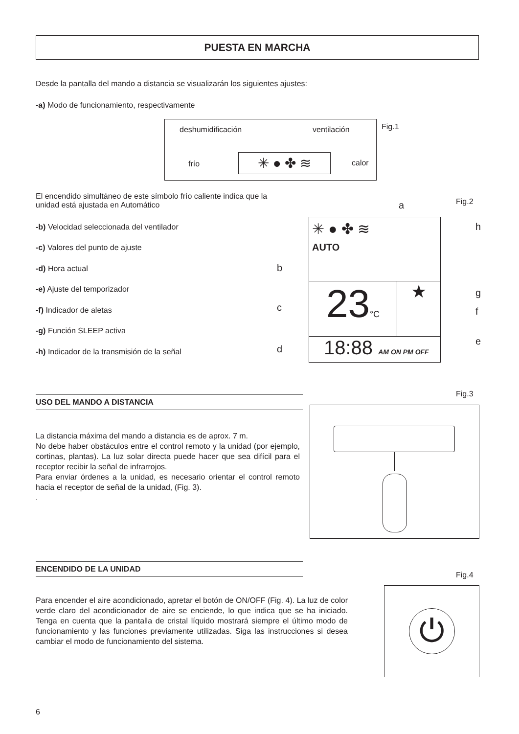PUESTA EN MARCHA
Desde la pantalla del mando a distancia se visualizarán los siguientes ajustes:
-a) Modo de funcionamiento, respectivamente
deshumidificación ventilación
frío calor
✳ ● ✤ ≋
Fig.1
El encendido simultáneo de este símbolo frío caliente indica que la unidad está ajustada en Automático
-b) Velocidad seleccionada del ventilador
-c) Valores del punto de ajuste
-d) Hora actual
-e) Ajuste del temporizador
-f) Indicador de aletas
-g) Función SLEEP activa
-h) Indicador de la transmisión de la señal
Fig.2 a
h
b
g
c f
e
d
✳ ● ✤ ≋
AUTO
23°C
★
18:88 AM ON PM OFF
USO DEL MANDO A DISTANCIA
Fig.3
La distancia máxima del mando a distancia es de aprox. 7 m.
No debe haber obstáculos entre el control remoto y la unidad (por ejemplo, cortinas, plantas). La luz solar directa puede hacer que sea difícil para el receptor recibir la señal de infrarrojos.
Para enviar órdenes a la unidad, es necesario orientar el control remoto hacia el receptor de señal de la unidad, (Fig. 3).
.
ENCENDIDO DE LA UNIDAD
Fig.4
Para encender el aire acondicionado, apretar el botón de ON/OFF (Fig. 4). La luz de color verde claro del acondicionador de aire se enciende, lo que indica que se ha iniciado. Tenga en cuenta que la pantalla de cristal líquido mostrará siempre el último modo de funcionamiento y las funciones previamente utilizadas. Siga las instrucciones si desea cambiar el modo de funcionamiento del sistema.
⏻
6